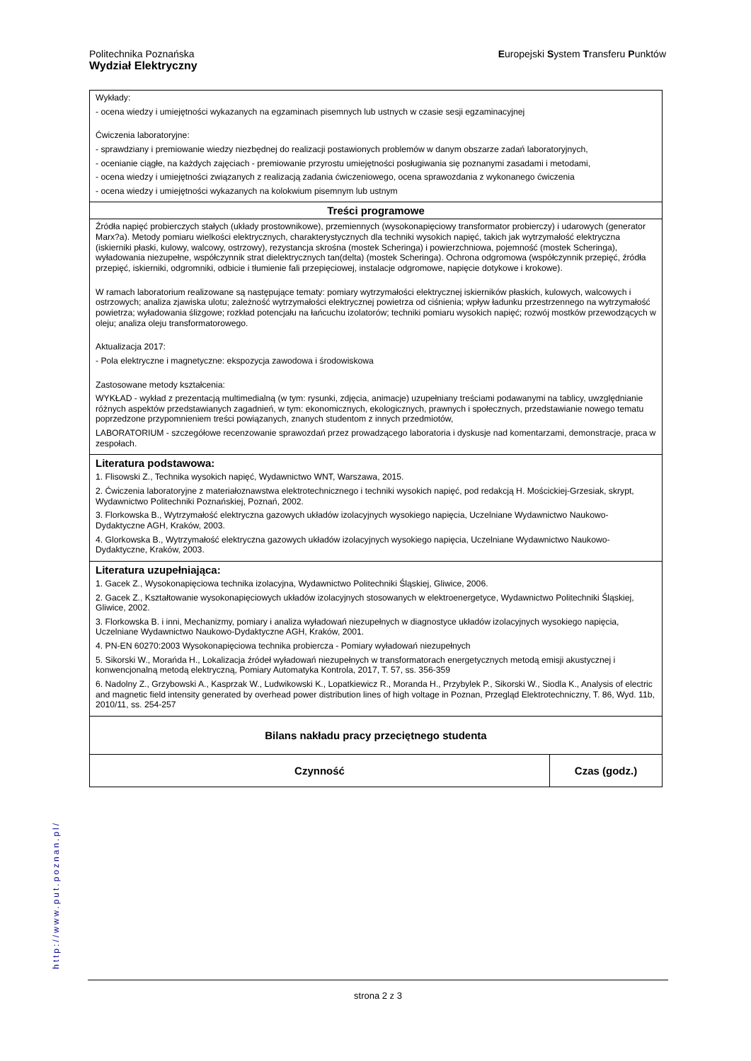Politechnika Poznańska
Wydział Elektryczny
Europejski System Transferu Punktów
| Wykłady: - ocena wiedzy i umiejętności wykazanych na egzaminach pisemnych lub ustnych w czasie sesji egzaminacyjnej Ćwiczenia laboratoryjne: - sprawdziany i premiowanie wiedzy niezbędnej do realizacji postawionych problemów w danym obszarze zadań laboratoryjnych, - ocenianie ciągłe, na każdych zajęciach - premiowanie przyrostu umiejętności posługiwania się poznanymi zasadami i metodami, - ocena wiedzy i umiejętności związanych z realizacją zadania ćwiczeniowego, ocena sprawozdania z wykonanego ćwiczenia - ocena wiedzy i umiejętności wykazanych na kolokwium pisemnym lub ustnym | |
| Treści programowe | |
| Źródła napięć probierczych stałych (układy prostownikowe), przemiennych (wysokonapięciowy transformator probierczy) i udarowych (generator Marx?a). Metody pomiaru wielkości elektrycznych, charakterystycznych dla techniki wysokich napięć, takich jak wytrzymałość elektryczna (iskierniki płaski, kulowy, walcowy, ostrzowy), rezystancja skrośna (mostek Scheringa) i powierzchniowa, pojemność (mostek Scheringa), wyładowania niezupełne, współczynnik strat dielektrycznych tan(delta) (mostek Scheringa). Ochrona odgromowa (współczynnik przepięć, źródła przepięć, iskierniki, odgromniki, odbicie i tłumienie fali przepięciowej, instalacje odgromowe, napięcie dotykowe i krokowe). W ramach laboratorium realizowane są następujące tematy: pomiary wytrzymałości elektrycznej iskierników płaskich, kulowych, walcowych i ostrzowych; analiza zjawiska ulotu; zależność wytrzymałości elektrycznej powietrza od ciśnienia; wpływ ładunku przestrzennego na wytrzymałość powietrza; wyładowania ślizgowe; rozkład potencjału na łańcuchu izolatorów; techniki pomiaru wysokich napięć; rozwój mostków przewodzących w oleju; analiza oleju transformatorowego. Aktualizacja 2017: - Pola elektryczne i magnetyczne: ekspozycja zawodowa i środowiskowa Zastosowane metody kształcenia: WYKŁAD - wykład z prezentacją multimedialną (w tym: rysunki, zdjęcia, animacje) uzupełniany treściami podawanymi na tablicy, uwzględnianie różnych aspektów przedstawianych zagadnień, w tym: ekonomicznych, ekologicznych, prawnych i społecznych, przedstawianie nowego tematu poprzedzone przypomnieniem treści powiązanych, znanych studentom z innych przedmiotów, LABORATORIUM - szczegółowe recenzowanie sprawozdań przez prowadzącego laboratoria i dyskusje nad komentarzami, demonstracje, praca w zespołach. | |
| Literatura podstawowa: 1. Flisowski Z., Technika wysokich napięć, Wydawnictwo WNT, Warszawa, 2015. 2. Ćwiczenia laboratoryjne z materiałoznawstwa elektrotechnicznego i techniki wysokich napięć, pod redakcją H. Mościckiej-Grzesiak, skrypt, Wydawnictwo Politechniki Poznańskiej, Poznań, 2002. 3. Florkowska B., Wytrzymałość elektryczna gazowych układów izolacyjnych wysokiego napięcia, Uczelniane Wydawnictwo Naukowo-Dydaktyczne AGH, Kraków, 2003. 4. Glorkowska B., Wytrzymałość elektryczna gazowych układów izolacyjnych wysokiego napięcia, Uczelniane Wydawnictwo Naukowo-Dydaktyczne, Kraków, 2003. | |
| Literatura uzupełniająca: 1. Gacek Z., Wysokonapięciowa technika izolacyjna, Wydawnictwo Politechniki Śląskiej, Gliwice, 2006. 2. Gacek Z., Kształtowanie wysokonapięciowych układów izolacyjnych stosowanych w elektroenergetyce, Wydawnictwo Politechniki Śląskiej, Gliwice, 2002. 3. Florkowska B. i inni, Mechanizmy, pomiary i analiza wyładowań niezupełnych w diagnostyce układów izolacyjnych wysokiego napięcia, Uczelniane Wydawnictwo Naukowo-Dydaktyczne AGH, Kraków, 2001. 4. PN-EN 60270:2003 Wysokonapięciowa technika probiercza - Pomiary wyładowań niezupełnych 5. Sikorski W., Morańda H., Lokalizacja źródeł wyładowań niezupełnych w transformatorach energetycznych metodą emisji akustycznej i konwencjonalną metodą elektryczną, Pomiary Automatyka Kontrola, 2017, T. 57, ss. 356-359 6. Nadolny Z., Grzybowski A., Kasprzak W., Ludwikowski K., Lopatkiewicz R., Moranda H., Przybylek P., Sikorski W., Siodla K., Analysis of electric and magnetic field intensity generated by overhead power distribution lines of high voltage in Poznan, Przegląd Elektrotechniczny, T. 86, Wyd. 11b, 2010/11, ss. 254-257 | |
| Bilans nakładu pracy przeciętnego studenta | |
| Czynność | Czas (godz.) |
http://www.put.poznan.pl/
strona 2 z 3